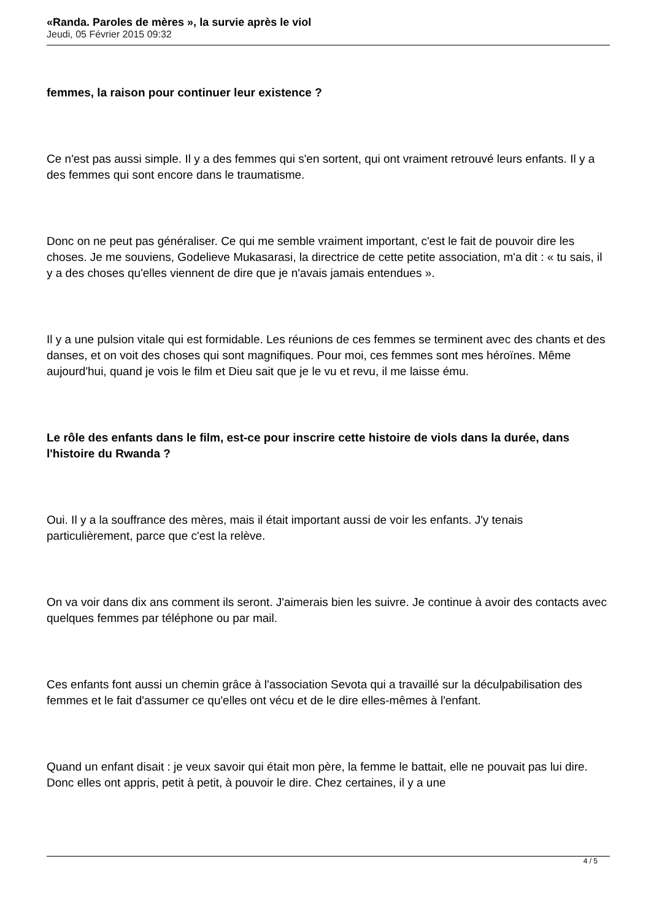«Randa. Paroles de mères », la survie après le viol
Jeudi, 05 Février 2015 09:32
femmes, la raison pour continuer leur existence ?
Ce n'est pas aussi simple. Il y a des femmes qui s'en sortent, qui ont vraiment retrouvé leurs enfants. Il y a des femmes qui sont encore dans le traumatisme.
Donc on ne peut pas généraliser. Ce qui me semble vraiment important, c'est le fait de pouvoir dire les choses. Je me souviens, Godelieve Mukasarasi, la directrice de cette petite association, m'a dit : « tu sais, il y a des choses qu'elles viennent de dire que je n'avais jamais entendues ».
Il y a une pulsion vitale qui est formidable. Les réunions de ces femmes se terminent avec des chants et des danses, et on voit des choses qui sont magnifiques. Pour moi, ces femmes sont mes héroïnes. Même aujourd'hui, quand je vois le film et Dieu sait que je le vu et revu, il me laisse ému.
Le rôle des enfants dans le film, est-ce pour inscrire cette histoire de viols dans la durée, dans l'histoire du Rwanda ?
Oui. Il y a la souffrance des mères, mais il était important aussi de voir les enfants. J'y tenais particulièrement, parce que c'est la relève.
On va voir dans dix ans comment ils seront. J'aimerais bien les suivre. Je continue à avoir des contacts avec quelques femmes par téléphone ou par mail.
Ces enfants font aussi un chemin grâce à l'association Sevota qui a travaillé sur la déculpabilisation des femmes et le fait d'assumer ce qu'elles ont vécu et de le dire elles-mêmes à l'enfant.
Quand un enfant disait : je veux savoir qui était mon père, la femme le battait, elle ne pouvait pas lui dire. Donc elles ont appris, petit à petit, à pouvoir le dire. Chez certaines, il y a une
4 / 5